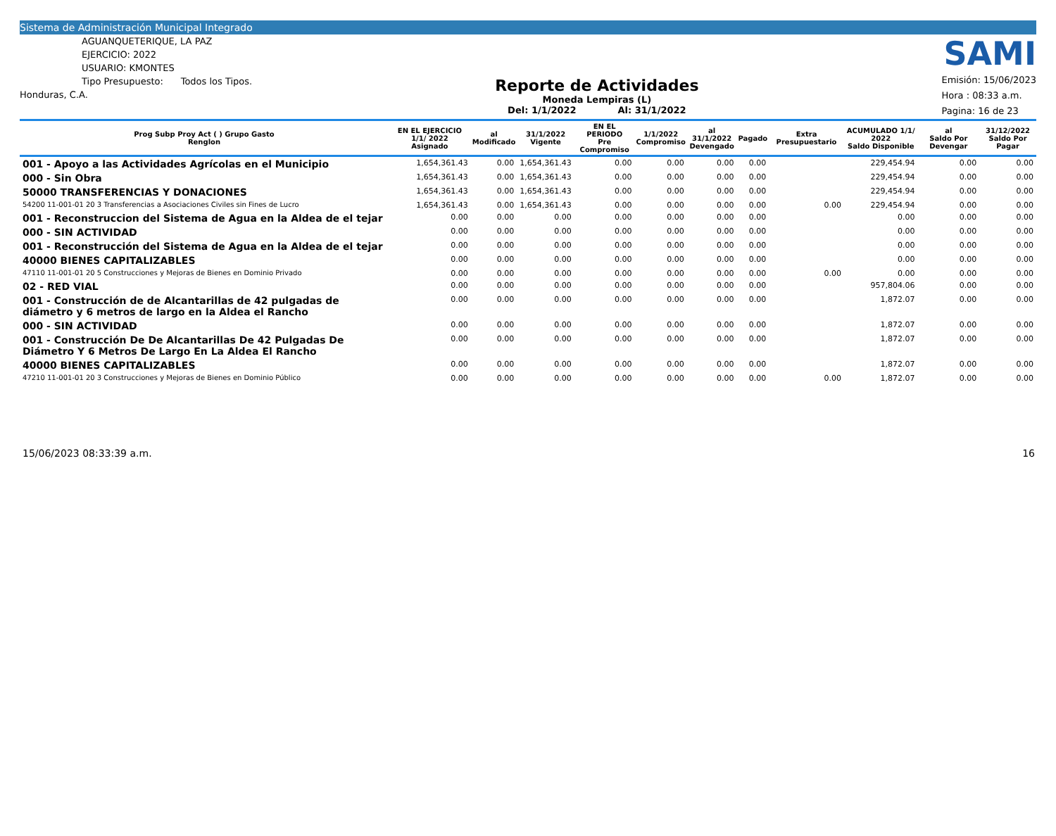Sistema de Administración Municipal Integrado
AGUANQUETERIQUE, LA PAZ
EJERCICIO: 2022
USUARIO: KMONTES
Tipo Presupuesto: Todos los Tipos.
Honduras, C.A.
Reporte de Actividades
Moneda Lempiras (L)
Del: 1/1/2022 Al: 31/1/2022
SAMI
Emisión: 15/06/2023
Hora : 08:33 a.m.
Pagina: 16 de 23
| Prog Subp Proy Act ( ) Grupo Gasto Renglon | EN EL EJERCICIO 1/1/ 2022 Asignado | al Modificado | 31/1/2022 Vigente | EN EL PERIODO Pre Compromiso | 1/1/2022 Compromiso | al 31/1/2022 Devengado | Pagado | Extra Presupuestario | ACUMULADO 1/1/ 2022 Saldo Disponible | al Saldo Por Devengar | 31/12/2022 Saldo Por Pagar |
| --- | --- | --- | --- | --- | --- | --- | --- | --- | --- | --- | --- |
| 001 - Apoyo a las Actividades Agrícolas en el Municipio | 1,654,361.43 | 0.00 | 1,654,361.43 | 0.00 | 0.00 | 0.00 | 0.00 | | 229,454.94 | 0.00 | 0.00 |
| 000 - Sin Obra | 1,654,361.43 | 0.00 | 1,654,361.43 | 0.00 | 0.00 | 0.00 | 0.00 | | 229,454.94 | 0.00 | 0.00 |
| 50000 TRANSFERENCIAS Y DONACIONES | 1,654,361.43 | 0.00 | 1,654,361.43 | 0.00 | 0.00 | 0.00 | 0.00 | | 229,454.94 | 0.00 | 0.00 |
| 54200 11-001-01 20 3 Transferencias a Asociaciones Civiles sin Fines de Lucro | 1,654,361.43 | 0.00 | 1,654,361.43 | 0.00 | 0.00 | 0.00 | 0.00 | 0.00 | 229,454.94 | 0.00 | 0.00 |
| 001 - Reconstruccion del Sistema de Agua en la Aldea de el tejar | 0.00 | 0.00 | 0.00 | 0.00 | 0.00 | 0.00 | 0.00 | | 0.00 | 0.00 | 0.00 |
| 000 - SIN ACTIVIDAD | 0.00 | 0.00 | 0.00 | 0.00 | 0.00 | 0.00 | 0.00 | | 0.00 | 0.00 | 0.00 |
| 001 - Reconstrucción del Sistema de Agua en la Aldea de el tejar | 0.00 | 0.00 | 0.00 | 0.00 | 0.00 | 0.00 | 0.00 | | 0.00 | 0.00 | 0.00 |
| 40000 BIENES CAPITALIZABLES | 0.00 | 0.00 | 0.00 | 0.00 | 0.00 | 0.00 | 0.00 | | 0.00 | 0.00 | 0.00 |
| 47110 11-001-01 20 5 Construcciones y Mejoras de Bienes en Dominio Privado | 0.00 | 0.00 | 0.00 | 0.00 | 0.00 | 0.00 | 0.00 | 0.00 | 0.00 | 0.00 | 0.00 |
| 02 - RED VIAL | 0.00 | 0.00 | 0.00 | 0.00 | 0.00 | 0.00 | 0.00 | | 957,804.06 | 0.00 | 0.00 |
| 001 - Construcción de de Alcantarillas de 42 pulgadas de diámetro y 6 metros de largo en la Aldea el Rancho | 0.00 | 0.00 | 0.00 | 0.00 | 0.00 | 0.00 | 0.00 | | 1,872.07 | 0.00 | 0.00 |
| 000 - SIN ACTIVIDAD | 0.00 | 0.00 | 0.00 | 0.00 | 0.00 | 0.00 | 0.00 | | 1,872.07 | 0.00 | 0.00 |
| 001 - Construcción De De Alcantarillas De 42 Pulgadas De Diámetro Y 6 Metros De Largo En La Aldea El Rancho | 0.00 | 0.00 | 0.00 | 0.00 | 0.00 | 0.00 | 0.00 | | 1,872.07 | 0.00 | 0.00 |
| 40000 BIENES CAPITALIZABLES | 0.00 | 0.00 | 0.00 | 0.00 | 0.00 | 0.00 | 0.00 | | 1,872.07 | 0.00 | 0.00 |
| 47210 11-001-01 20 3 Construcciones y Mejoras de Bienes en Dominio Público | 0.00 | 0.00 | 0.00 | 0.00 | 0.00 | 0.00 | 0.00 | 0.00 | 1,872.07 | 0.00 | 0.00 |
15/06/2023 08:33:39 a.m. 16